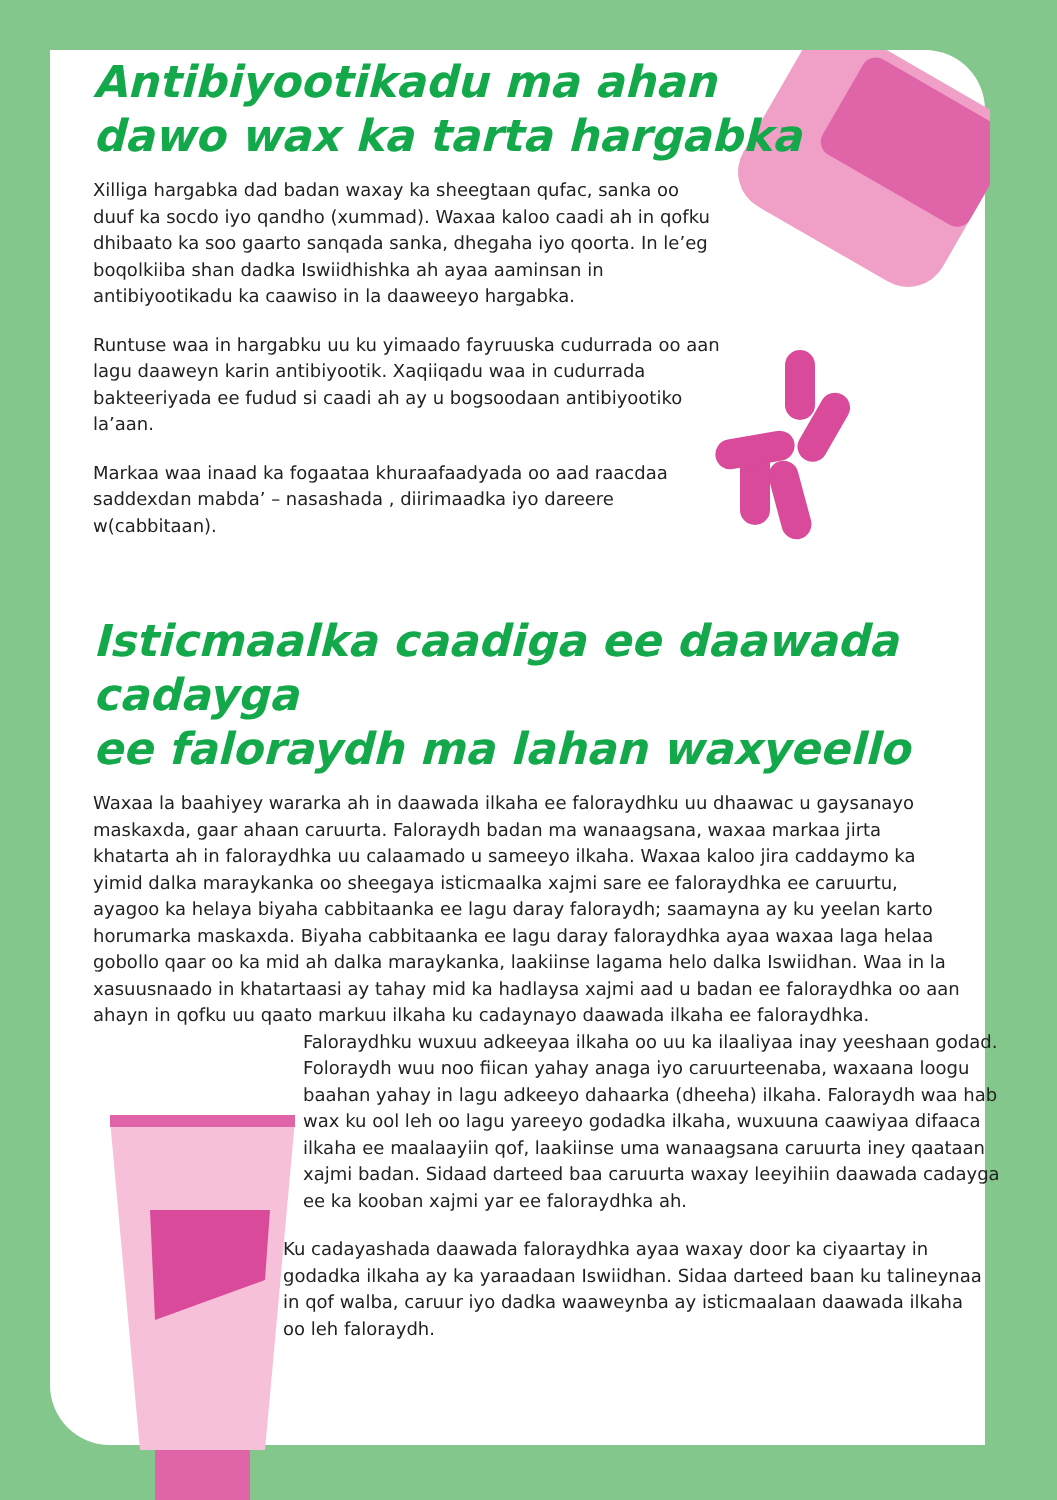Antibiyootikadu ma ahan
dawo wax ka tarta hargabka
Xilliga hargabka dad badan waxay ka sheegtaan qufac, sanka oo duuf ka socdo iyo qandho (xummad). Waxaa kaloo caadi ah in qofku dhibaato ka soo gaarto sanqada sanka, dhegaha iyo qoorta. In le’eg boqolkiiba shan dadka Iswiidhishka ah ayaa aaminsan in antibiyootikadu ka caawiso in la daaweeyo hargabka.
Runtuse waa in hargabku uu ku yimaado fayruuska cudurrada oo aan lagu daaweyn karin antibiyootik. Xaqiiqadu waa in cudurrada bakteeriyada ee fudud si caadi ah ay u bogsoodaan antibiyootiko la’aan.
Markaa waa inaad ka fogaataa khuraafaadyada oo aad raacdaa saddexdan mabda’ – nasashada , diirimaadka iyo dareere w(cabbitaan).
Isticmaalka caadiga ee daawada cadayga
ee faloraydh ma lahan waxyeello
Waxaa la baahiyey wararka ah in daawada ilkaha ee faloraydhku uu dhaawac u gaysanayo maskaxda, gaar ahaan caruurta. Faloraydh badan ma wanaagsana, waxaa markaa jirta khatarta ah in faloraydhka uu calaamado u sameeyo ilkaha. Waxaa kaloo jira caddaymo ka yimid dalka maraykanka oo sheegaya isticmaalka xajmi sare ee faloraydhka ee caruurtu, ayagoo ka helaya biyaha cabbitaanka ee lagu daray faloraydh; saamayna ay ku yeelan karto horumarka maskaxda. Biyaha cabbitaanka ee lagu daray faloraydhka ayaa waxaa laga helaa gobollo qaar oo ka mid ah dalka maraykanka, laakiinse lagama helo dalka Iswiidhan. Waa in la xasuusnaado in khatartaasi ay tahay mid ka hadlaysa xajmi aad u badan ee faloraydhka oo aan ahayn in qofku uu qaato markuu ilkaha ku cadaynayo daawada ilkaha ee faloraydhka.
Faloraydhku wuxuu adkeeyaa ilkaha oo uu ka ilaaliyaa inay yeeshaan godad. Foloraydh wuu noo fiican yahay anaga iyo caruurteenaba, waxaana loogu baahan yahay in lagu adkeeyo dahaarka (dheeha) ilkaha. Faloraydh waa hab wax ku ool leh oo lagu yareeyo godadka ilkaha, wuxuuna caawiyaa difaaca ilkaha ee maalaayiin qof, laakiinse uma wanaagsana caruurta iney qaataan xajmi badan. Sidaad darteed baa caruurta waxay leeyihiin daawada cadayga ee ka kooban xajmi yar ee faloraydhka ah.
Ku cadayashada daawada faloraydhka ayaa waxay door ka ciyaartay in godadka ilkaha ay ka yaraadaan Iswiidhan. Sidaa darteed baan ku talineynaa in qof walba, caruur iyo dadka waaweynba ay isticmaalaan daawada ilkaha oo leh faloraydh.